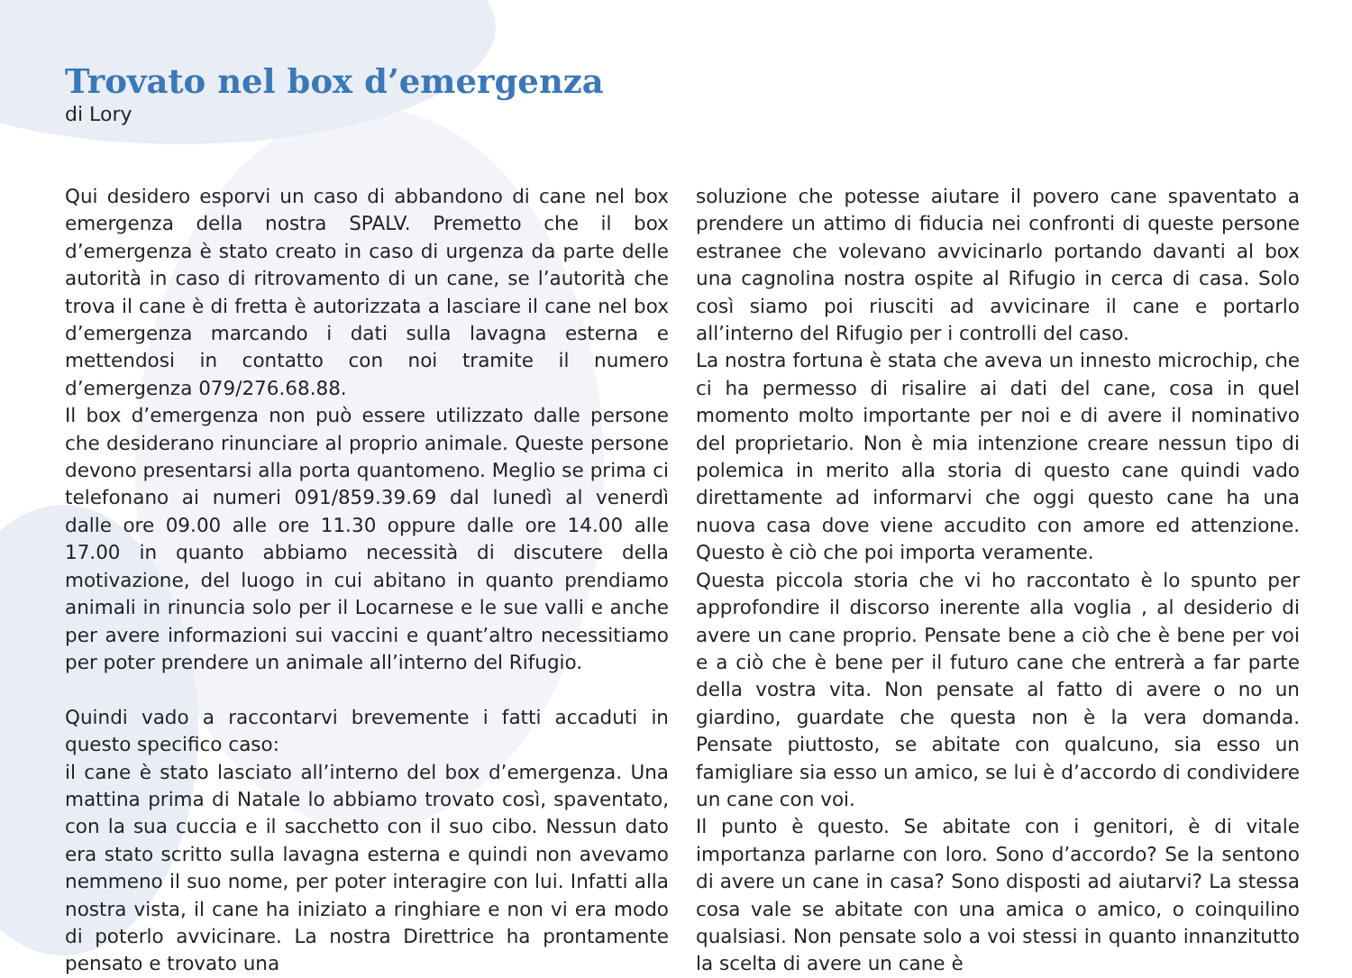Trovato nel box d’emergenza
di Lory
Qui desidero esporvi un caso di abbandono di cane nel box emergenza della nostra SPALV. Premetto che il box d’emergenza è stato creato in caso di urgenza da parte delle autorità in caso di ritrovamento di un cane, se l’autorità che trova il cane è di fretta è autorizzata a lasciare il cane nel box d’emergenza marcando i dati sulla lavagna esterna e mettendosi in contatto con noi tramite il numero d’emergenza 079/276.68.88.
Il box d’emergenza non può essere utilizzato dalle persone che desiderano rinunciare al proprio animale. Queste persone devono presentarsi alla porta quantomeno. Meglio se prima ci telefonano ai numeri 091/859.39.69 dal lunedì al venerdì dalle ore 09.00 alle ore 11.30 oppure dalle ore 14.00 alle 17.00 in quanto abbiamo necessità di discutere della motivazione, del luogo in cui abitano in quanto prendiamo animali in rinuncia solo per il Locarnese e le sue valli e anche per avere informazioni sui vaccini e quant’altro necessitiamo per poter prendere un animale all’interno del Rifugio.
Quindi vado a raccontarvi brevemente i fatti accaduti in questo specifico caso:
il cane è stato lasciato all’interno del box d’emergenza. Una mattina prima di Natale lo abbiamo trovato così, spaventato, con la sua cuccia e il sacchetto con il suo cibo. Nessun dato era stato scritto sulla lavagna esterna e quindi non avevamo nemmeno il suo nome, per poter interagire con lui. Infatti alla nostra vista, il cane ha iniziato a ringhiare e non vi era modo di poterlo avvicinare. La nostra Direttrice ha prontamente pensato e trovato una
soluzione che potesse aiutare il povero cane spaventato a prendere un attimo di fiducia nei confronti di queste persone estranee che volevano avvicinarlo portando davanti al box una cagnolina nostra ospite al Rifugio in cerca di casa. Solo così siamo poi riusciti ad avvicinare il cane e portarlo all’interno del Rifugio per i controlli del caso.
La nostra fortuna è stata che aveva un innesto microchip, che ci ha permesso di risalire ai dati del cane, cosa in quel momento molto importante per noi e di avere il nominativo del proprietario. Non è mia intenzione creare nessun tipo di polemica in merito alla storia di questo cane quindi vado direttamente ad informarvi che oggi questo cane ha una nuova casa dove viene accudito con amore ed attenzione. Questo è ciò che poi importa veramente.
Questa piccola storia che vi ho raccontato è lo spunto per approfondire il discorso inerente alla voglia , al desiderio di avere un cane proprio. Pensate bene a ciò che è bene per voi e a ciò che è bene per il futuro cane che entrerà a far parte della vostra vita. Non pensate al fatto di avere o no un giardino, guardate che questa non è la vera domanda. Pensate piuttosto, se abitate con qualcuno, sia esso un famigliare sia esso un amico, se lui è d’accordo di condividere un cane con voi.
Il punto è questo. Se abitate con i genitori, è di vitale importanza parlarne con loro. Sono d’accordo? Se la sentono di avere un cane in casa? Sono disposti ad aiutarvi? La stessa cosa vale se abitate con una amica o amico, o coinquilino qualsiasi. Non pensate solo a voi stessi in quanto innanzitutto la scelta di avere un cane è